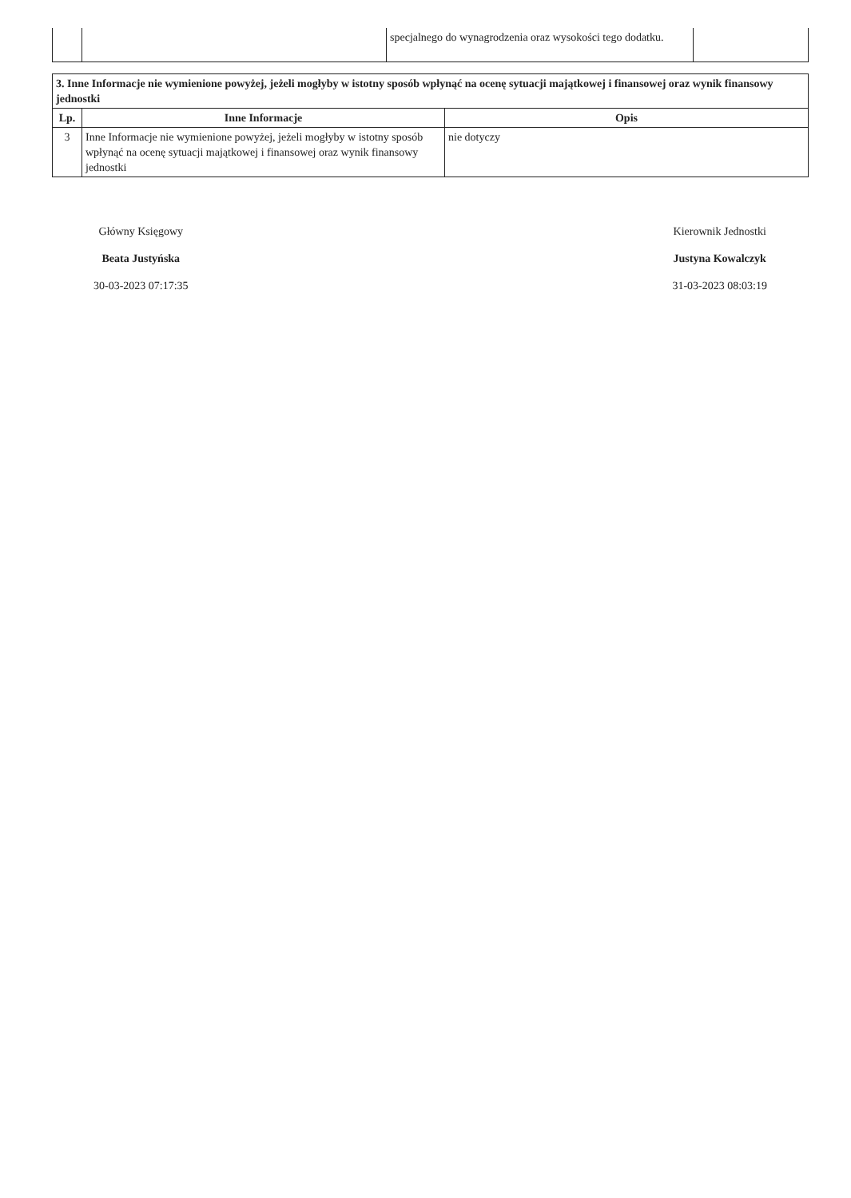| | | specjalnego do wynagrodzenia oraz wysokości tego dodatku. | |
| 3. Inne Informacje nie wymienione powyżej, jeżeli mogłyby w istotny sposób wpłynąć na ocenę sytuacji majątkowej i finansowej oraz wynik finansowy jednostki | | |
| --- | --- | --- |
| Lp. | Inne Informacje | Opis |
| 3 | Inne Informacje nie wymienione powyżej, jeżeli mogłyby w istotny sposób wpłynąć na ocenę sytuacji majątkowej i finansowej oraz wynik finansowy jednostki | nie dotyczy |
Główny Księgowy
Beata Justyńska
30-03-2023 07:17:35
Kierownik Jednostki
Justyna Kowalczyk
31-03-2023 08:03:19